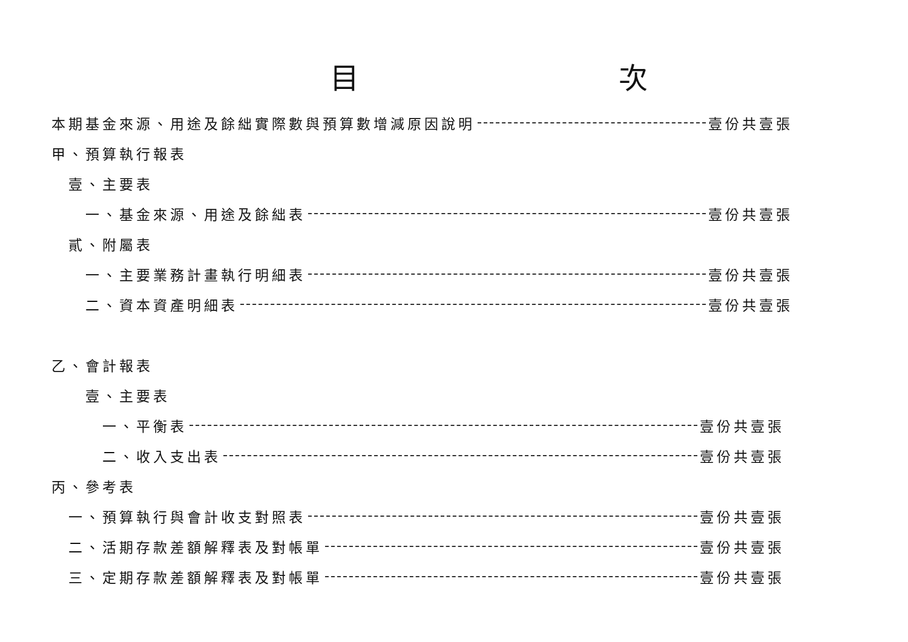目 次
本期基金來源、用途及餘絀實際數與預算數增減原因說明 壹份共壹張
甲、預算執行報表
壹、主要表
一、基金來源、用途及餘絀表 壹份共壹張
貳、附屬表
一、主要業務計畫執行明細表 壹份共壹張
二、資本資產明細表 壹份共壹張
乙、會計報表
壹、主要表
一、平衡表 壹份共壹張
二、收入支出表 壹份共壹張
丙、參考表
一、預算執行與會計收支對照表 壹份共壹張
二、活期存款差額解釋表及對帳單 壹份共壹張
三、定期存款差額解釋表及對帳單 壹份共壹張